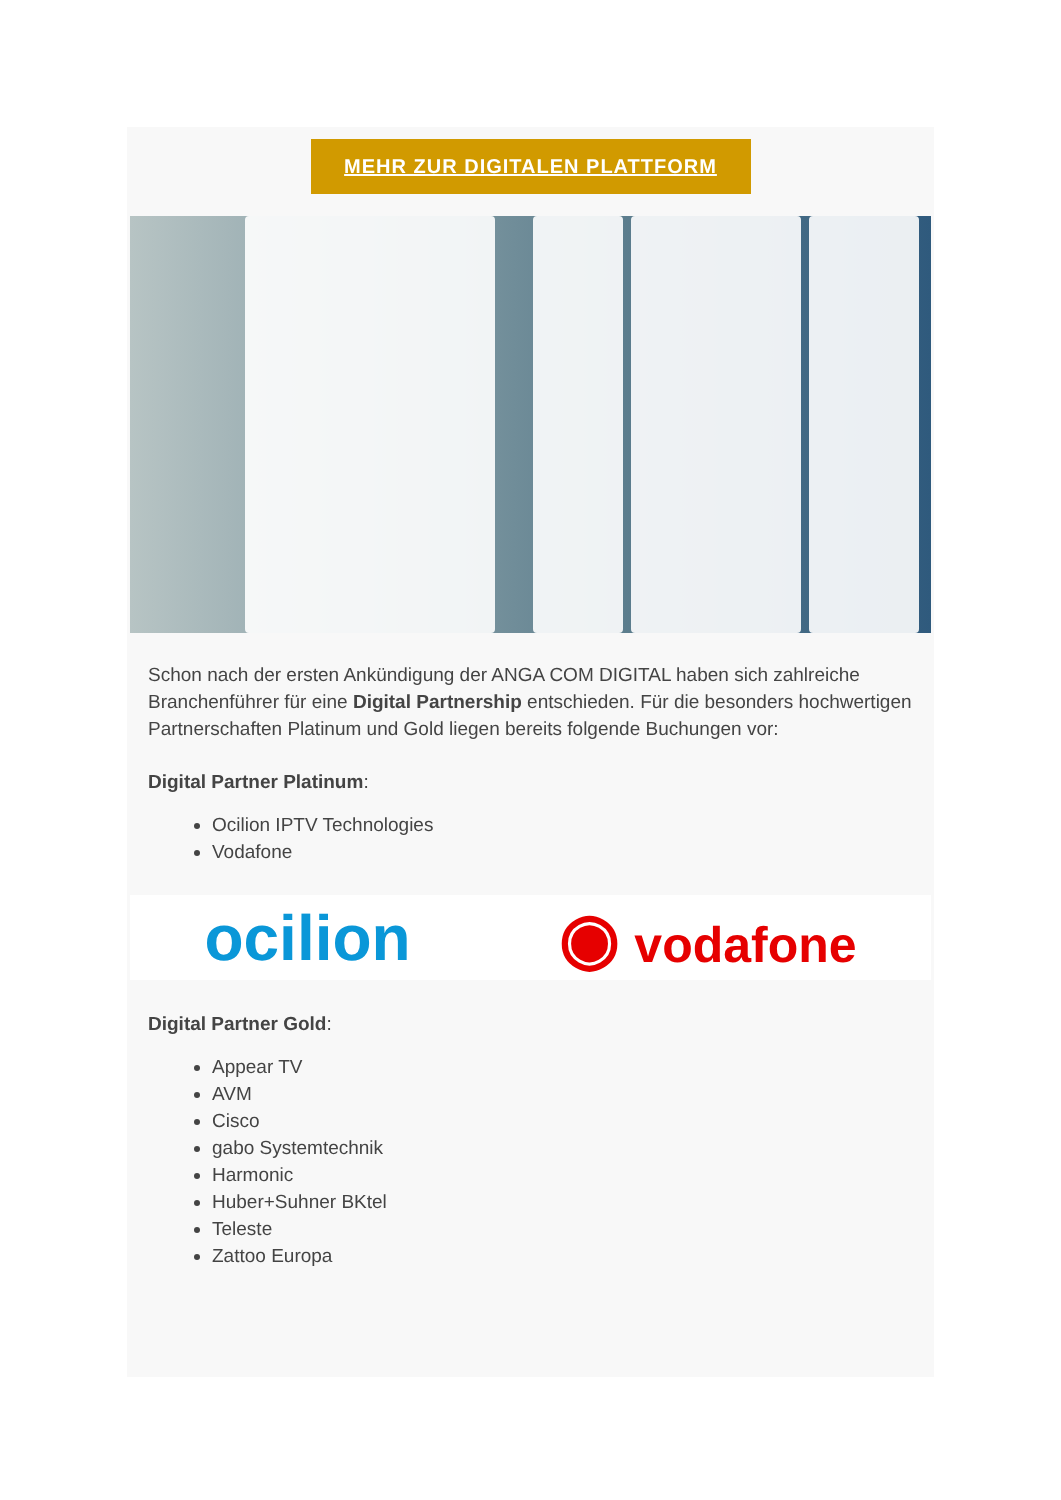MEHR ZUR DIGITALEN PLATTFORM
Schon nach der ersten Ankündigung der ANGA COM DIGITAL haben sich zahlreiche Branchenführer für eine Digital Partnership entschieden. Für die besonders hochwertigen Partnerschaften Platinum und Gold liegen bereits folgende Buchungen vor:
Digital Partner Platinum:
Ocilion IPTV Technologies
Vodafone
ocilion ◉ vodafone
Digital Partner Gold:
Appear TV
AVM
Cisco
gabo Systemtechnik
Harmonic
Huber+Suhner BKtel
Teleste
Zattoo Europa